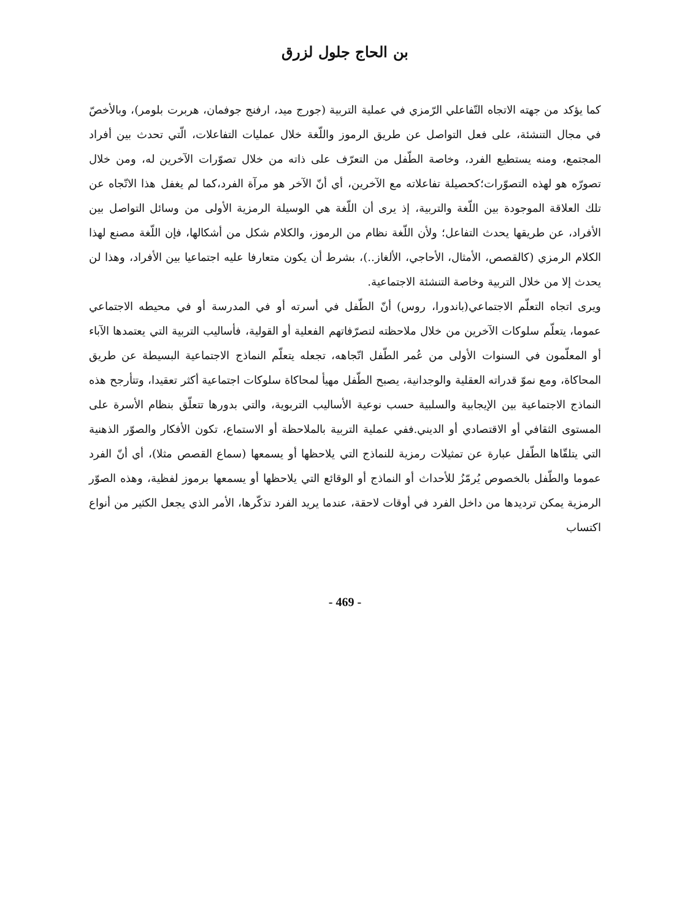بن الحاج جلول لزرق
كما يؤكد من جهته الاتجاه التّفاعلي الرّمزي في عملية التربية (جورج ميد، ارفنج جوفمان، هربرت بلومر)، وبالأخصّ في مجال التنشئة، على فعل التواصل عن طريق الرموز واللّغة خلال عمليات التفاعلات، الّتي تحدث بين أفراد المجتمع، ومنه يستطيع الفرد، وخاصة الطّفل من التعرّف على ذاته من خلال تصوّرات الآخرين له، ومن خلال تصورّه هو لهذه التصوّرات؛كحصيلة تفاعلاته مع الآخرين، أي أنّ الآخر هو مرآة الفرد،كما لم يغفل هذا الاتّجاه عن تلك العلاقة الموجودة بين اللّغة والتربية، إذ يرى أن اللّغة هي الوسيلة الرمزية الأولى من وسائل التواصل بين الأفراد، عن طريقها يحدث التفاعل؛ ولأن اللّغة نظام من الرموز، والكلام شكل من أشكالها، فإن اللّغة مصنع لهذا الكلام الرمزي (كالقصص، الأمثال، الأحاجي، الألغاز..)، بشرط أن يكون متعارفا عليه اجتماعيا بين الأفراد، وهذا لن يحدث إلا من خلال التربية وخاصة التنشئة الاجتماعية.
ويرى اتجاه التعلّم الاجتماعي(باندورا، روس) أنّ الطّفل في أسرته أو في المدرسة أو في محيطه الاجتماعي عموما، يتعلّم سلوكات الآخرين من خلال ملاحظته لتصرّفاتهم الفعلية أو القولية، فأساليب التربية التي يعتمدها الآباء أو المعلّمون في السنوات الأولى من عُمر الطّفل اتّجاهه، تجعله يتعلّم النماذج الاجتماعية البسيطة عن طريق المحاكاة، ومع نموّ قدراته العقلية والوجدانية، يصبح الطّفل مهيأ لمحاكاة سلوكات اجتماعية أكثر تعقيدا، وتتأرجح هذه النماذج الاجتماعية بين الإيجابية والسلبية حسب نوعية الأساليب التربوية، والتي بدورها تتعلّق بنظام الأسرة على المستوى الثقافي أو الاقتصادي أو الديني.ففي عملية التربية بالملاحظة أو الاستماع، تكون الأفكار والصوّر الذهنية التي يتلقّاها الطّفل عبارة عن تمثيلات رمزية للنماذج التي يلاحظها أو يسمعها (سماع القصص مثلا)، أي أنّ الفرد عموما والطّفل بالخصوص يُرمّزُ للأحداث أو النماذج أو الوقائع التي يلاحظها أو يسمعها برموز لفظية، وهذه الصوّر الرمزية يمكن ترديدها من داخل الفرد في أوقات لاحقة، عندما يريد الفرد تذكّرها، الأمر الذي يجعل الكثير من أنواع اكتساب
- 469 -